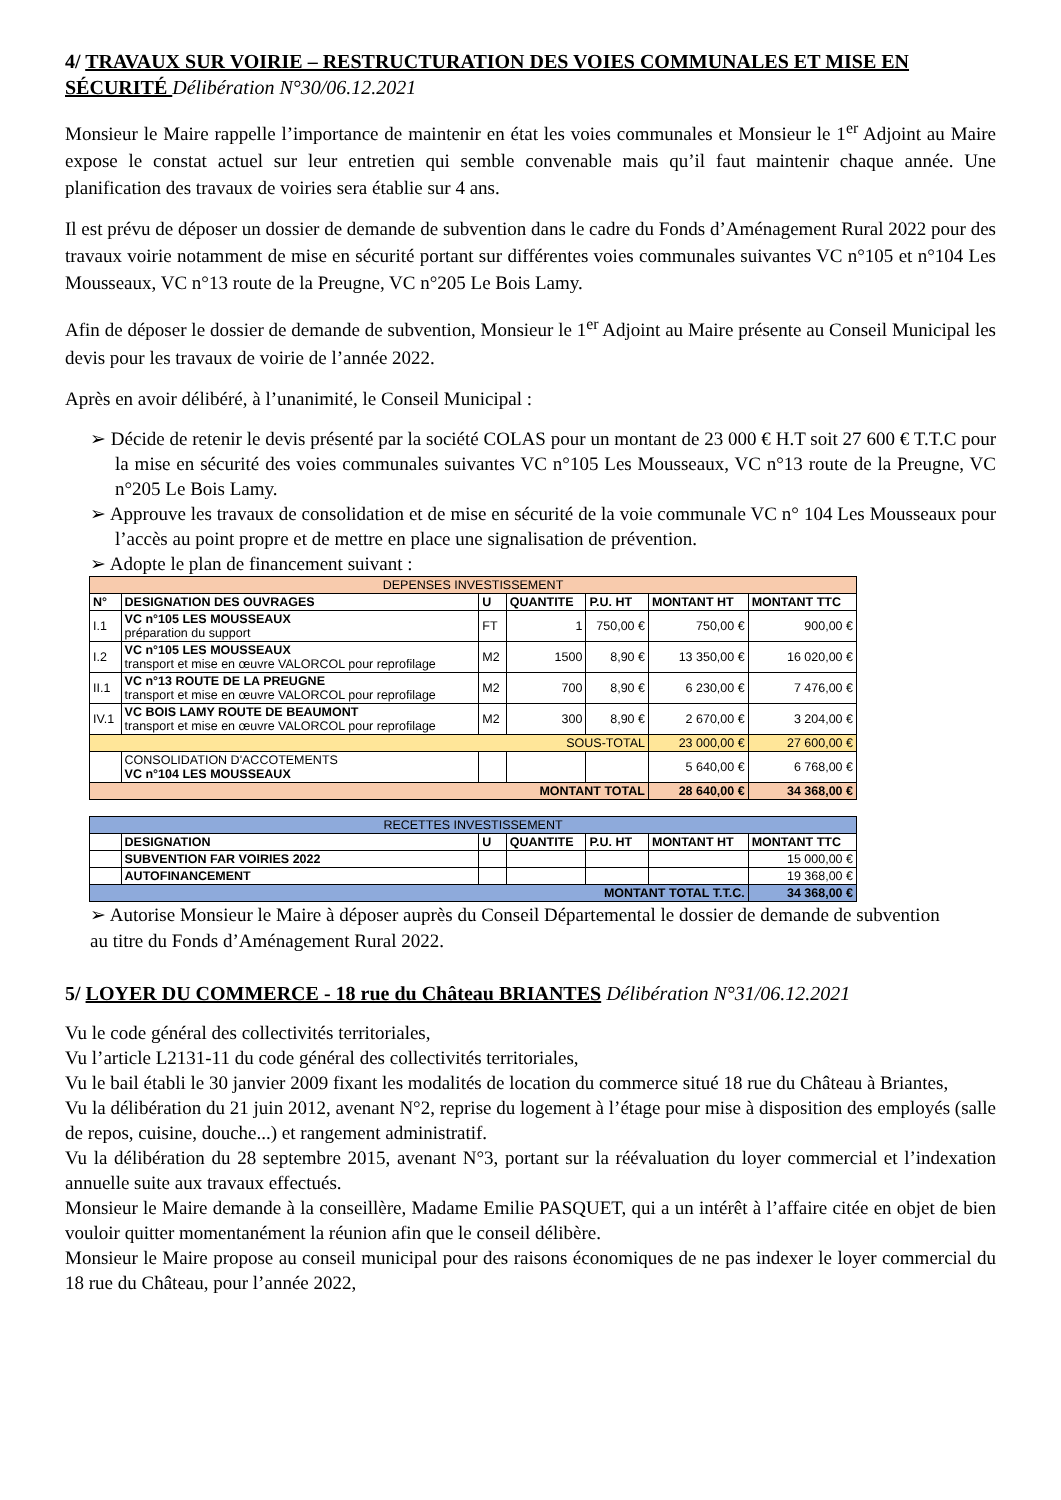4/ TRAVAUX SUR VOIRIE – RESTRUCTURATION DES VOIES COMMUNALES ET MISE EN SÉCURITÉ Délibération N°30/06.12.2021
Monsieur le Maire rappelle l’importance de maintenir en état les voies communales et Monsieur le 1<sup>er</sup> Adjoint au Maire expose le constat actuel sur leur entretien qui semble convenable mais qu’il faut maintenir chaque année. Une planification des travaux de voiries sera établie sur 4 ans.
Il est prévu de déposer un dossier de demande de subvention dans le cadre du Fonds d’Aménagement Rural 2022 pour des travaux voirie notamment de mise en sécurité portant sur différentes voies communales suivantes VC n°105 et n°104 Les Mousseaux, VC n°13 route de la Preugne, VC n°205 Le Bois Lamy.
Afin de déposer le dossier de demande de subvention, Monsieur le 1<sup>er</sup> Adjoint au Maire présente au Conseil Municipal les devis pour les travaux de voirie de l’année 2022.
Après en avoir délibéré, à l’unanimité, le Conseil Municipal :
➢ Décide de retenir le devis présenté par la société COLAS pour un montant de 23 000 € H.T soit 27 600 € T.T.C pour la mise en sécurité des voies communales suivantes VC n°105 Les Mousseaux, VC n°13 route de la Preugne, VC n°205 Le Bois Lamy.
➢ Approuve les travaux de consolidation et de mise en sécurité de la voie communale VC n° 104 Les Mousseaux pour l’accès au point propre et de mettre en place une signalisation de prévention.
➢ Adopte le plan de financement suivant :
| DEPENSES INVESTISSEMENT | | | | | | |
| N° | DESIGNATION DES OUVRAGES | U | QUANTITE | P.U. HT | MONTANT HT | MONTANT TTC |
| I.1 | VC n°105 LES MOUSSEAUX préparation du support | FT | 1 | 750,00 € | 750,00 € | 900,00 € |
| I.2 | VC n°105 LES MOUSSEAUX transport et mise en œuvre VALORCOL pour reprofilage | M2 | 1500 | 8,90 € | 13 350,00 € | 16 020,00 € |
| II.1 | VC n°13 ROUTE DE LA PREUGNE transport et mise en œuvre VALORCOL pour reprofilage | M2 | 700 | 8,90 € | 6 230,00 € | 7 476,00 € |
| IV.1 | VC BOIS LAMY ROUTE DE BEAUMONT transport et mise en œuvre VALORCOL pour reprofilage | M2 | 300 | 8,90 € | 2 670,00 € | 3 204,00 € |
| SOUS-TOTAL | | | | | 23 000,00 € | 27 600,00 € |
| | CONSOLIDATION D'ACCOTEMENTS VC n°104 LES MOUSSEAUX | | | | 5 640,00 € | 6 768,00 € |
| MONTANT TOTAL | | | | | 28 640,00 € | 34 368,00 € |
| RECETTES INVESTISSEMENT | | | | | | |
| | DESIGNATION | U | QUANTITE | P.U. HT | MONTANT HT | MONTANT TTC |
| | SUBVENTION FAR VOIRIES 2022 | | | | | 15 000,00 € |
| | AUTOFINANCEMENT | | | | | 19 368,00 € |
| MONTANT TOTAL T.T.C. | | | | | | 34 368,00 € |
➢ Autorise Monsieur le Maire à déposer auprès du Conseil Départemental le dossier de demande de subvention
au titre du Fonds d’Aménagement Rural 2022.
5/ LOYER DU COMMERCE - 18 rue du Château BRIANTES Délibération N°31/06.12.2021
Vu le code général des collectivités territoriales,
Vu l’article L2131-11 du code général des collectivités territoriales,
Vu le bail établi le 30 janvier 2009 fixant les modalités de location du commerce situé 18 rue du Château à Briantes,
Vu la délibération du 21 juin 2012, avenant N°2, reprise du logement à l’étage pour mise à disposition des employés (salle de repos, cuisine, douche...) et rangement administratif.
Vu la délibération du 28 septembre 2015, avenant N°3, portant sur la réévaluation du loyer commercial et l’indexation annuelle suite aux travaux effectués.
Monsieur le Maire demande à la conseillère, Madame Emilie PASQUET, qui a un intérêt à l’affaire citée en objet de bien vouloir quitter momentanément la réunion afin que le conseil délibère.
Monsieur le Maire propose au conseil municipal pour des raisons économiques de ne pas indexer le loyer commercial du 18 rue du Château, pour l’année 2022,